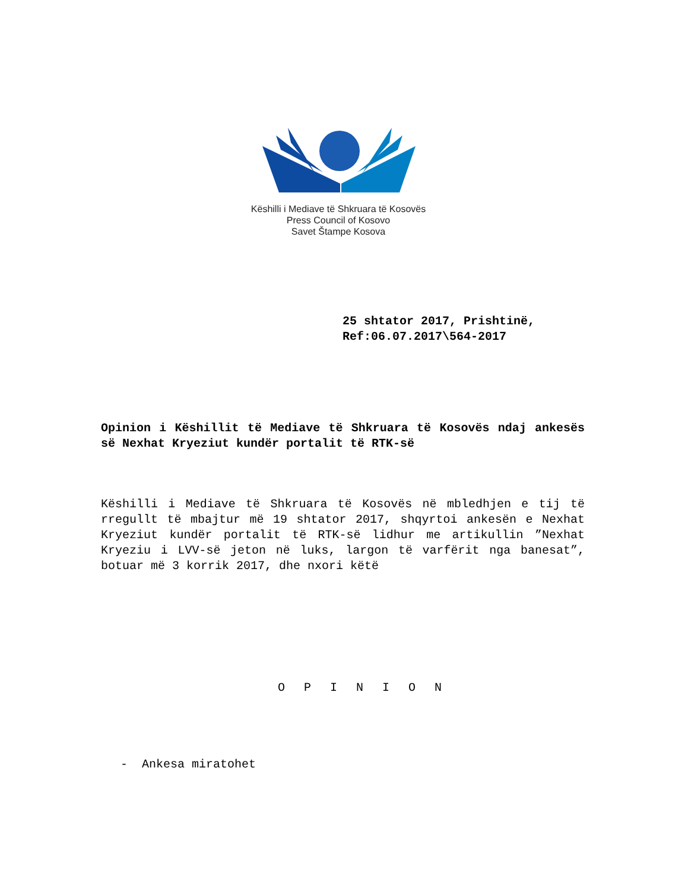Këshilli i Mediave të Shkruara të Kosovës
Press Council of Kosovo
Savet Štampe Kosova
25 shtator 2017, Prishtinë,
Ref:06.07.2017\564-2017
Opinion i Këshillit të Mediave të Shkruara të Kosovës ndaj ankesës së Nexhat Kryeziut kundër portalit të RTK-së
Këshilli i Mediave të Shkruara të Kosovës në mbledhjen e tij të rregullt të mbajtur më 19 shtator 2017, shqyrtoi ankesën e Nexhat Kryeziut kundër portalit të RTK-së lidhur me artikullin ”Nexhat Kryeziu i LVV-së jeton në luks, largon të varfërit nga banesat”, botuar më 3 korrik 2017, dhe nxori këtë
O P I N I O N
- Ankesa miratohet